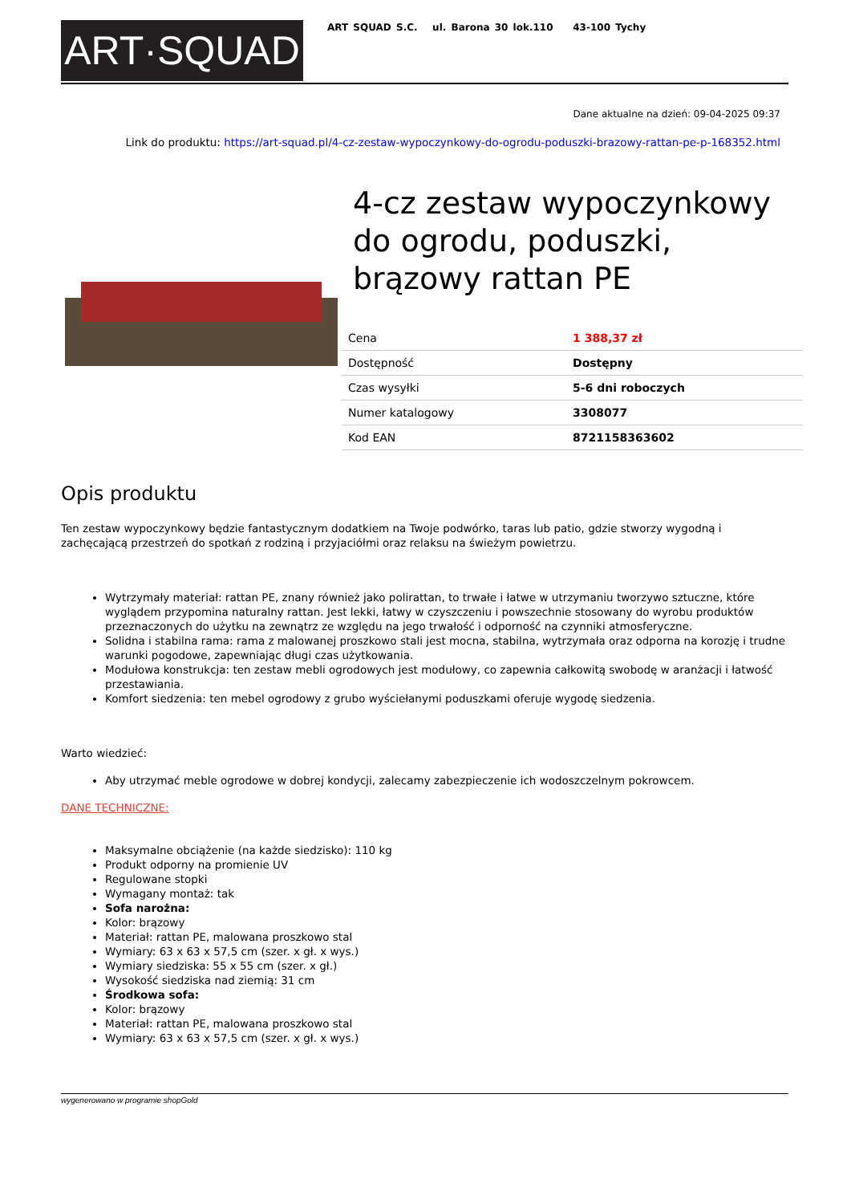ART·SQUAD
ART SQUAD S.C. ul. Barona 30 lok.110 43-100 Tychy
Dane aktualne na dzień: 09-04-2025 09:37
Link do produktu: https://art-squad.pl/4-cz-zestaw-wypoczynkowy-do-ogrodu-poduszki-brazowy-rattan-pe-p-168352.html
4-cz zestaw wypoczynkowy do ogrodu, poduszki, brązowy rattan PE
| Cena | 1 388,37 zł |
| Dostępność | Dostępny |
| Czas wysyłki | 5-6 dni roboczych |
| Numer katalogowy | 3308077 |
| Kod EAN | 8721158363602 |
Opis produktu
Ten zestaw wypoczynkowy będzie fantastycznym dodatkiem na Twoje podwórko, taras lub patio, gdzie stworzy wygodną i zachęcającą przestrzeń do spotkań z rodziną i przyjaciółmi oraz relaksu na świeżym powietrzu.
Wytrzymały materiał: rattan PE, znany również jako polirattan, to trwałe i łatwe w utrzymaniu tworzywo sztuczne, które wyglądem przypomina naturalny rattan. Jest lekki, łatwy w czyszczeniu i powszechnie stosowany do wyrobu produktów przeznaczonych do użytku na zewnątrz ze względu na jego trwałość i odporność na czynniki atmosferyczne.
Solidna i stabilna rama: rama z malowanej proszkowo stali jest mocna, stabilna, wytrzymała oraz odporna na korozję i trudne warunki pogodowe, zapewniając długi czas użytkowania.
Modułowa konstrukcja: ten zestaw mebli ogrodowych jest modułowy, co zapewnia całkowitą swobodę w aranżacji i łatwość przestawiania.
Komfort siedzenia: ten mebel ogrodowy z grubo wyściełanymi poduszkami oferuje wygodę siedzenia.
Warto wiedzieć:
Aby utrzymać meble ogrodowe w dobrej kondycji, zalecamy zabezpieczenie ich wodoszczelnym pokrowcem.
DANE TECHNICZNE:
Maksymalne obciążenie (na każde siedzisko): 110 kg
Produkt odporny na promienie UV
Regulowane stopki
Wymagany montaż: tak
Sofa narożna:
Kolor: brązowy
Materiał: rattan PE, malowana proszkowo stal
Wymiary: 63 x 63 x 57,5 cm (szer. x gł. x wys.)
Wymiary siedziska: 55 x 55 cm (szer. x gł.)
Wysokość siedziska nad ziemią: 31 cm
Środkowa sofa:
Kolor: brązowy
Materiał: rattan PE, malowana proszkowo stal
Wymiary: 63 x 63 x 57,5 cm (szer. x gł. x wys.)
wygenerowano w programie shopGold